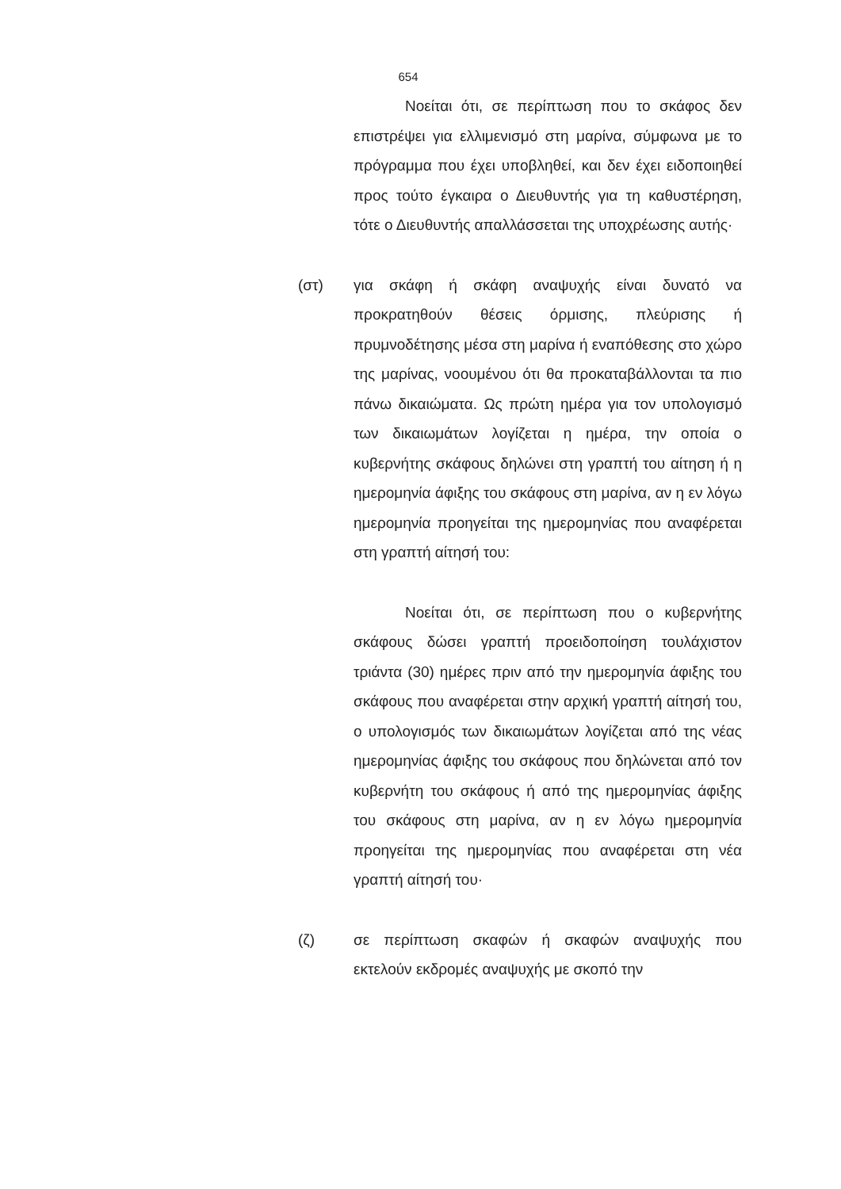654
Νοείται ότι, σε περίπτωση που το σκάφος δεν επιστρέψει για ελλιμενισμό στη μαρίνα, σύμφωνα με το πρόγραμμα που έχει υποβληθεί, και δεν έχει ειδοποιηθεί προς τούτο έγκαιρα ο Διευθυντής για τη καθυστέρηση, τότε ο Διευθυντής απαλλάσσεται της υποχρέωσης αυτής·
(στ) για σκάφη ή σκάφη αναψυχής είναι δυνατό να προκρατηθούν θέσεις όρμισης, πλεύρισης ή πρυμνοδέτησης μέσα στη μαρίνα ή εναπόθεσης στο χώρο της μαρίνας, νοουμένου ότι θα προκαταβάλλονται τα πιο πάνω δικαιώματα. Ως πρώτη ημέρα για τον υπολογισμό των δικαιωμάτων λογίζεται η ημέρα, την οποία ο κυβερνήτης σκάφους δηλώνει στη γραπτή του αίτηση ή η ημερομηνία άφιξης του σκάφους στη μαρίνα, αν η εν λόγω ημερομηνία προηγείται της ημερομηνίας που αναφέρεται στη γραπτή αίτησή του:
Νοείται ότι, σε περίπτωση που ο κυβερνήτης σκάφους δώσει γραπτή προειδοποίηση τουλάχιστον τριάντα (30) ημέρες πριν από την ημερομηνία άφιξης του σκάφους που αναφέρεται στην αρχική γραπτή αίτησή του, ο υπολογισμός των δικαιωμάτων λογίζεται από της νέας ημερομηνίας άφιξης του σκάφους που δηλώνεται από τον κυβερνήτη του σκάφους ή από της ημερομηνίας άφιξης του σκάφους στη μαρίνα, αν η εν λόγω ημερομηνία προηγείται της ημερομηνίας που αναφέρεται στη νέα γραπτή αίτησή του·
(ζ) σε περίπτωση σκαφών ή σκαφών αναψυχής που εκτελούν εκδρομές αναψυχής με σκοπό την